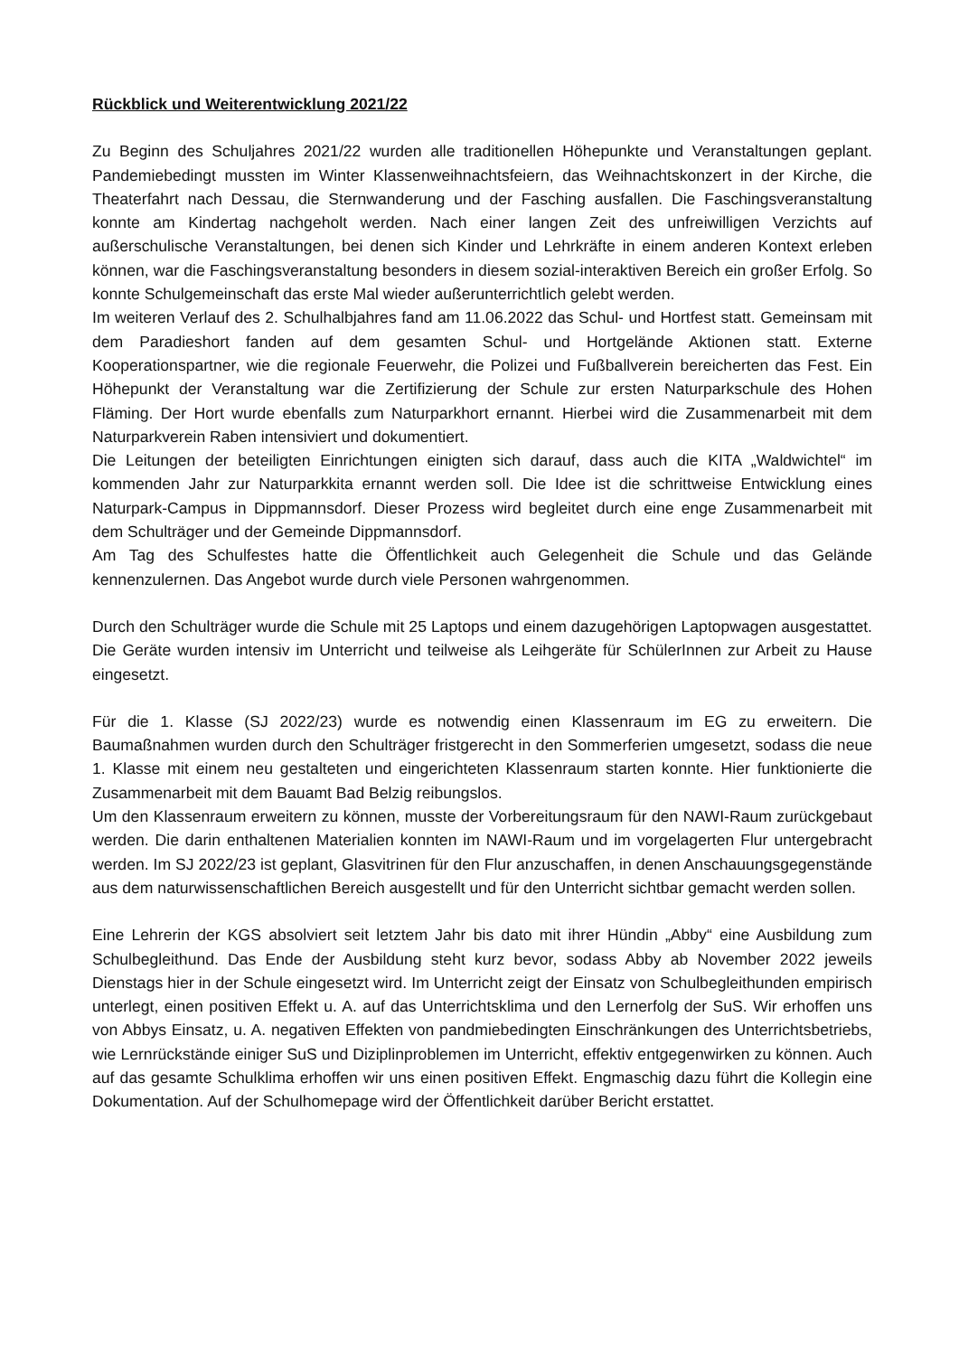Rückblick und Weiterentwicklung 2021/22
Zu Beginn des Schuljahres 2021/22 wurden alle traditionellen Höhepunkte und Veranstaltungen geplant. Pandemiebedingt mussten im Winter Klassenweihnachtsfeiern, das Weihnachtskonzert in der Kirche, die Theaterfahrt nach Dessau, die Sternwanderung und der Fasching ausfallen. Die Faschingsveranstaltung konnte am Kindertag nachgeholt werden. Nach einer langen Zeit des unfreiwilligen Verzichts auf außerschulische Veranstaltungen, bei denen sich Kinder und Lehrkräfte in einem anderen Kontext erleben können, war die Faschingsveranstaltung besonders in diesem sozial-interaktiven Bereich ein großer Erfolg. So konnte Schulgemeinschaft das erste Mal wieder außerunterrichtlich gelebt werden.
Im weiteren Verlauf des 2. Schulhalbjahres fand am 11.06.2022 das Schul- und Hortfest statt. Gemeinsam mit dem Paradieshort fanden auf dem gesamten Schul- und Hortgelände Aktionen statt. Externe Kooperationspartner, wie die regionale Feuerwehr, die Polizei und Fußballverein bereicherten das Fest. Ein Höhepunkt der Veranstaltung war die Zertifizierung der Schule zur ersten Naturparkschule des Hohen Fläming. Der Hort wurde ebenfalls zum Naturparkhort ernannt. Hierbei wird die Zusammenarbeit mit dem Naturparkverein Raben intensiviert und dokumentiert.
Die Leitungen der beteiligten Einrichtungen einigten sich darauf, dass auch die KITA „Waldwichtel“ im kommenden Jahr zur Naturparkkita ernannt werden soll. Die Idee ist die schrittweise Entwicklung eines Naturpark-Campus in Dippmannsdorf. Dieser Prozess wird begleitet durch eine enge Zusammenarbeit mit dem Schulträger und der Gemeinde Dippmannsdorf.
Am Tag des Schulfestes hatte die Öffentlichkeit auch Gelegenheit die Schule und das Gelände kennenzulernen. Das Angebot wurde durch viele Personen wahrgenommen.
Durch den Schulträger wurde die Schule mit 25 Laptops und einem dazugehörigen Laptopwagen ausgestattet. Die Geräte wurden intensiv im Unterricht und teilweise als Leihgeräte für SchülerInnen zur Arbeit zu Hause eingesetzt.
Für die 1. Klasse (SJ 2022/23) wurde es notwendig einen Klassenraum im EG zu erweitern. Die Baumaßnahmen wurden durch den Schulträger fristgerecht in den Sommerferien umgesetzt, sodass die neue 1. Klasse mit einem neu gestalteten und eingerichteten Klassenraum starten konnte. Hier funktionierte die Zusammenarbeit mit dem Bauamt Bad Belzig reibungslos.
Um den Klassenraum erweitern zu können, musste der Vorbereitungsraum für den NAWI-Raum zurückgebaut werden. Die darin enthaltenen Materialien konnten im NAWI-Raum und im vorgelagerten Flur untergebracht werden. Im SJ 2022/23 ist geplant, Glasvitrinen für den Flur anzuschaffen, in denen Anschauungsgegenstände aus dem naturwissenschaftlichen Bereich ausgestellt und für den Unterricht sichtbar gemacht werden sollen.
Eine Lehrerin der KGS absolviert seit letztem Jahr bis dato mit ihrer Hündin „Abby“ eine Ausbildung zum Schulbegleithund. Das Ende der Ausbildung steht kurz bevor, sodass Abby ab November 2022 jeweils Dienstags hier in der Schule eingesetzt wird. Im Unterricht zeigt der Einsatz von Schulbegleithunden empirisch unterlegt, einen positiven Effekt u. A. auf das Unterrichtsklima und den Lernerfolg der SuS. Wir erhoffen uns von Abbys Einsatz, u. A. negativen Effekten von pandmiebedingten Einschränkungen des Unterrichtsbetriebs, wie Lernrückstände einiger SuS und Diziplinproblemen im Unterricht, effektiv entgegenwirken zu können. Auch auf das gesamte Schulklima erhoffen wir uns einen positiven Effekt. Engmaschig dazu führt die Kollegin eine Dokumentation. Auf der Schulhomepage wird der Öffentlichkeit darüber Bericht erstattet.